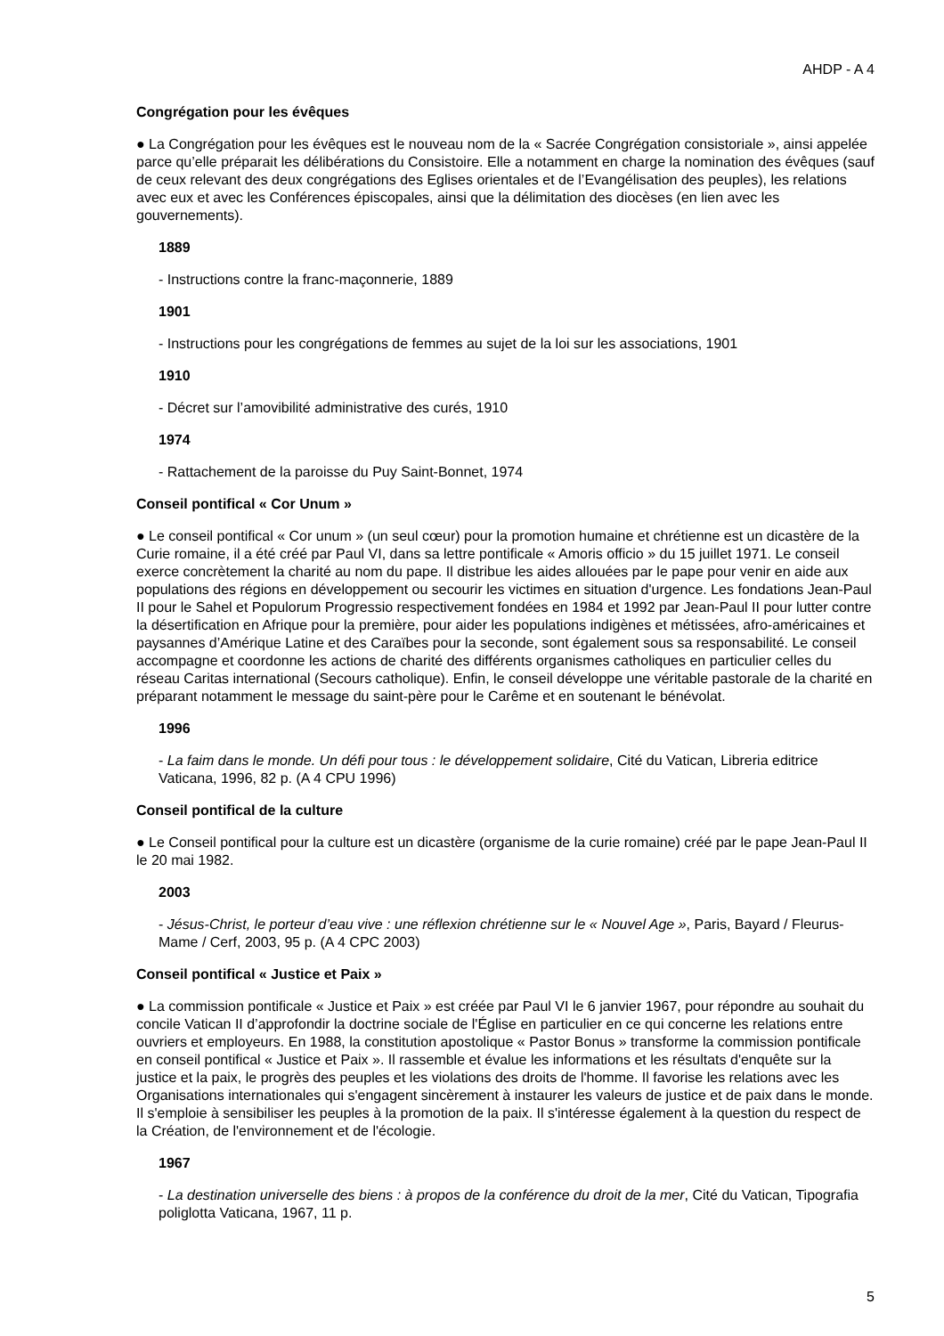AHDP - A 4
Congrégation pour les évêques
● La Congrégation pour les évêques est le nouveau nom de la « Sacrée Congrégation consistoriale », ainsi appelée parce qu’elle préparait les délibérations du Consistoire. Elle a notamment en charge la nomination des évêques (sauf de ceux relevant des deux congrégations des Eglises orientales et de l’Evangélisation des peuples), les relations avec eux et avec les Conférences épiscopales, ainsi que la délimitation des diocèses (en lien avec les gouvernements).
1889
- Instructions contre la franc-maçonnerie, 1889
1901
- Instructions pour les congrégations de femmes au sujet de la loi sur les associations, 1901
1910
- Décret sur l’amovibilité administrative des curés, 1910
1974
- Rattachement de la paroisse du Puy Saint-Bonnet, 1974
Conseil pontifical « Cor Unum »
● Le conseil pontifical « Cor unum » (un seul cœur) pour la promotion humaine et chrétienne est un dicastère de la Curie romaine, il a été créé par Paul VI, dans sa lettre pontificale « Amoris officio » du 15 juillet 1971. Le conseil exerce concrètement la charité au nom du pape. Il distribue les aides allouées par le pape pour venir en aide aux populations des régions en développement ou secourir les victimes en situation d'urgence. Les fondations Jean-Paul II pour le Sahel et Populorum Progressio respectivement fondées en 1984 et 1992 par Jean-Paul II pour lutter contre la désertification en Afrique pour la première, pour aider les populations indigènes et métissées, afro-américaines et paysannes d’Amérique Latine et des Caraïbes pour la seconde, sont également sous sa responsabilité. Le conseil accompagne et coordonne les actions de charité des différents organismes catholiques en particulier celles du réseau Caritas international (Secours catholique). Enfin, le conseil développe une véritable pastorale de la charité en préparant notamment le message du saint-père pour le Carême et en soutenant le bénévolat.
1996
- La faim dans le monde. Un défi pour tous : le développement solidaire, Cité du Vatican, Libreria editrice Vaticana, 1996, 82 p. (A 4 CPU 1996)
Conseil pontifical de la culture
● Le Conseil pontifical pour la culture est un dicastère (organisme de la curie romaine) créé par le pape Jean-Paul II le 20 mai 1982.
2003
- Jésus-Christ, le porteur d’eau vive : une réflexion chrétienne sur le « Nouvel Age », Paris, Bayard / Fleurus-Mame / Cerf, 2003, 95 p. (A 4 CPC 2003)
Conseil pontifical « Justice et Paix »
● La commission pontificale « Justice et Paix » est créée par Paul VI le 6 janvier 1967, pour répondre au souhait du concile Vatican II d’approfondir la doctrine sociale de l'Église en particulier en ce qui concerne les relations entre ouvriers et employeurs. En 1988, la constitution apostolique « Pastor Bonus » transforme la commission pontificale en conseil pontifical « Justice et Paix ». Il rassemble et évalue les informations et les résultats d'enquête sur la justice et la paix, le progrès des peuples et les violations des droits de l'homme. Il favorise les relations avec les Organisations internationales qui s'engagent sincèrement à instaurer les valeurs de justice et de paix dans le monde. Il s'emploie à sensibiliser les peuples à la promotion de la paix. Il s'intéresse également à la question du respect de la Création, de l'environnement et de l'écologie.
1967
- La destination universelle des biens : à propos de la conférence du droit de la mer, Cité du Vatican, Tipografia poliglotta Vaticana, 1967, 11 p.
5